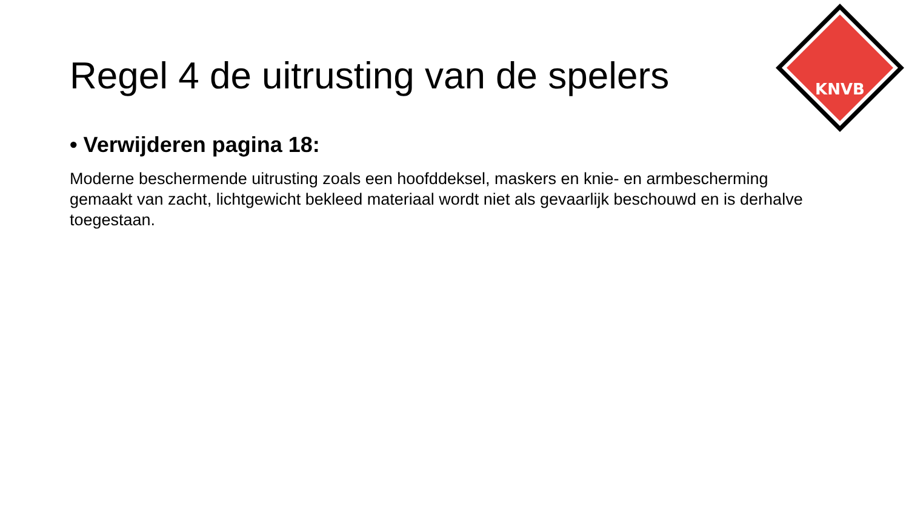KNVB
Regel 4 de uitrusting van de spelers
• Verwijderen pagina 18:
Moderne beschermende uitrusting zoals een hoofddeksel, maskers en knie- en armbescherming gemaakt van zacht, lichtgewicht bekleed materiaal wordt niet als gevaarlijk beschouwd en is derhalve toegestaan.